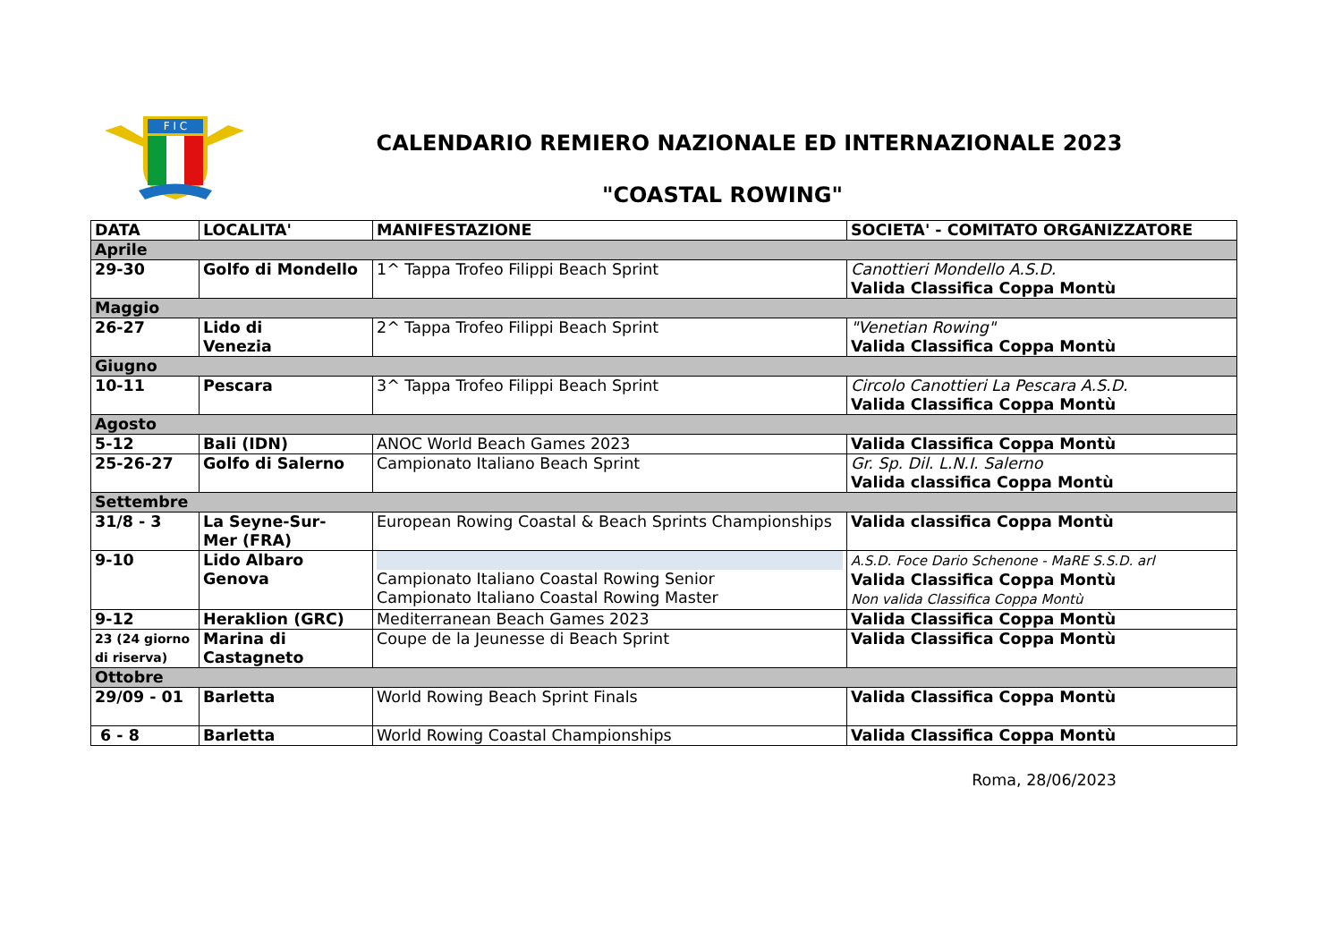F I C
CALENDARIO REMIERO NAZIONALE ED INTERNAZIONALE 2023
"COASTAL ROWING"
| DATA | LOCALITA' | MANIFESTAZIONE | SOCIETA' - COMITATO ORGANIZZATORE |
| --- | --- | --- | --- |
| Aprile | | | |
| 29-30 | Golfo di Mondello | 1^ Tappa Trofeo Filippi Beach Sprint | Canottieri Mondello A.S.D. Valida Classifica Coppa Montù |
| Maggio | | | |
| 26-27 | Lido di Venezia | 2^ Tappa Trofeo Filippi Beach Sprint | "Venetian Rowing" Valida Classifica Coppa Montù |
| Giugno | | | |
| 10-11 | Pescara | 3^ Tappa Trofeo Filippi Beach Sprint | Circolo Canottieri La Pescara A.S.D. Valida Classifica Coppa Montù |
| Agosto | | | |
| 5-12 | Bali (IDN) | ANOC World Beach Games 2023 | Valida Classifica Coppa Montù |
| 25-26-27 | Golfo di Salerno | Campionato Italiano Beach Sprint | Gr. Sp. Dil. L.N.I. Salerno Valida classifica Coppa Montù |
| Settembre | | | |
| 31/8 - 3 | La Seyne-Sur- Mer (FRA) | European Rowing Coastal & Beach Sprints Championships | Valida classifica Coppa Montù |
| 9-10 | Lido Albaro Genova | Campionato Italiano Coastal Rowing Senior Campionato Italiano Coastal Rowing Master | A.S.D. Foce Dario Schenone - MaRE S.S.D. arl Valida Classifica Coppa Montù Non valida Classifica Coppa Montù |
| 9-12 | Heraklion (GRC) | Mediterranean Beach Games 2023 | Valida Classifica Coppa Montù |
| 23 (24 giorno di riserva) | Marina di Castagneto | Coupe de la Jeunesse di Beach Sprint | Valida Classifica Coppa Montù |
| Ottobre | | | |
| 29/09 - 01 | Barletta | World Rowing Beach Sprint Finals | Valida Classifica Coppa Montù |
| 6 - 8 | Barletta | World Rowing Coastal Championships | Valida Classifica Coppa Montù |
Roma, 28/06/2023